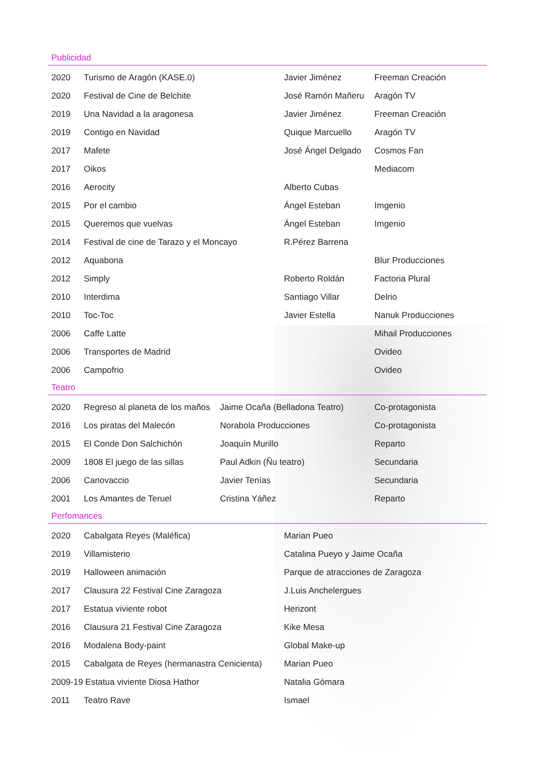Publicidad
| 2020 | Turismo de Aragón (KASE.0) | Javier Jiménez | Freeman Creación |
| 2020 | Festival de Cine de Belchite | José Ramón Mañeru | Aragón TV |
| 2019 | Una Navidad a la aragonesa | Javier Jiménez | Freeman Creación |
| 2019 | Contigo en Navidad | Quique Marcuello | Aragón TV |
| 2017 | Mafete | José Ángel Delgado | Cosmos Fan |
| 2017 | Oikos | | Mediacom |
| 2016 | Aerocity | Alberto Cubas | |
| 2015 | Por el cambio | Ángel Esteban | Imgenio |
| 2015 | Queremos que vuelvas | Ángel Esteban | Imgenio |
| 2014 | Festival de cine de Tarazo y el Moncayo | R.Pérez Barrena | |
| 2012 | Aquabona | | Blur Producciones |
| 2012 | Simply | Roberto Roldán | Factoria Plural |
| 2010 | Interdima | Santiago Villar | Delrio |
| 2010 | Toc-Toc | Javier Estella | Nanuk Producciones |
| 2006 | Caffe Latte | | Mihail Producciones |
| 2006 | Transportes de Madrid | | Ovideo |
| 2006 | Campofrio | | Ovideo |
Teatro
| 2020 | Regreso al planeta de los maños | Jaime Ocaña (Belladona Teatro) | Co-protagonista |
| 2016 | Los piratas del Malecón | Norabola Producciones | Co-protagonista |
| 2015 | El Conde Don Salchichón | Joaquín Murillo | Reparto |
| 2009 | 1808 El juego de las sillas | Paul Adkin (Ñu teatro) | Secundaria |
| 2006 | Canovaccio | Javier Tenías | Secundaria |
| 2001 | Los Amantes de Teruel | Cristina Yáñez | Reparto |
Perfomances
| 2020 | Cabalgata Reyes (Maléfica) | Marian Pueo |
| 2019 | Villamisterio | Catalina Pueyo y Jaime Ocaña |
| 2019 | Halloween animación | Parque de atracciones de Zaragoza |
| 2017 | Clausura 22 Festival Cine Zaragoza | J.Luis Anchelergues |
| 2017 | Estatua viviente robot | Herizont |
| 2016 | Clausura 21 Festival Cine Zaragoza | Kike Mesa |
| 2016 | Modalena Body-paint | Global Make-up |
| 2015 | Cabalgata de Reyes (hermanastra Cenicienta) | Marian Pueo |
| 2009-19 Estatua viviente Diosa Hathor | | Natalia Gómara |
| 2011 | Teatro Rave | Ismael |